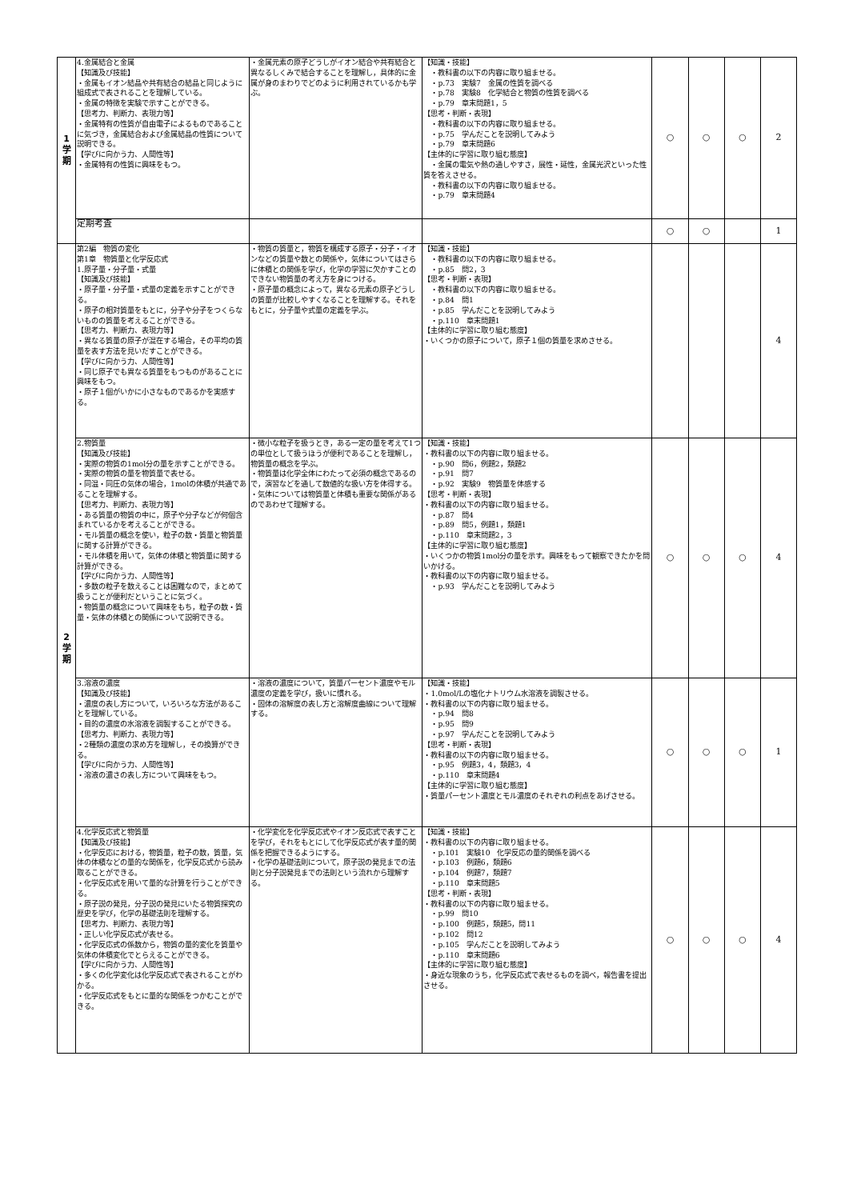| 1 学 期 | 4.金属結合と金属 【知識及び技能】 ・金属もイオン結晶や共有結合の結晶と同じように組成式で表されることを理解している。 ・金属の特徴を実験で示すことができる。 【思考力、判断力、表現力等】 ・金属特有の性質が自由電子によるものであることに気づき，金属結合および金属結晶の性質について説明できる。 【学びに向かう力、人間性等】 ・金属特有の性質に興味をもつ。 | ・金属元素の原子どうしがイオン結合や共有結合と異なるしくみで結合することを理解し，具体的に金属が身のまわりでどのように利用されているかも学ぶ。 | 【知識・技能】 ・教科書の以下の内容に取り組ませる。 ・p.73 実験7 金属の性質を調べる ・p.78 実験8 化学結合と物質の性質を調べる ・p.79 章末問題1，5 【思考・判断・表現】 ・教科書の以下の内容に取り組ませる。 ・p.75 学んだことを説明してみよう ・p.79 章末問題6 【主体的に学習に取り組む態度】 ・金属の電気や熱の通しやすさ，展性・延性，金属光沢といった性質を答えさせる。 ・教科書の以下の内容に取り組ませる。 ・p.79 章末問題4 | ○ | ○ | ○ | 2 |
| | 定期考査 | | | ○ | ○ | | 1 |
| 2 学 期 | 第2編 物質の変化 第1章 物質量と化学反応式 1.原子量・分子量・式量 【知識及び技能】 ・原子量・分子量・式量の定義を示すことができる。 ・原子の相対質量をもとに，分子や分子をつくらないものの質量を考えることができる。 【思考力、判断力、表現力等】 ・異なる質量の原子が混在する場合，その平均の質量を表す方法を見いだすことができる。 【学びに向かう力、人間性等】 ・同じ原子でも異なる質量をもつものがあることに興味をもつ。 ・原子１個がいかに小さなものであるかを実感する。 | ・物質の質量と，物質を構成する原子・分子・イオンなどの質量や数との関係や，気体についてはさらに体積との関係を学び，化学の学習に欠かすことのできない物質量の考え方を身につける。 ・原子量の概念によって，異なる元素の原子どうしの質量が比較しやすくなることを理解する。それをもとに，分子量や式量の定義を学ぶ。 | 【知識・技能】 ・教科書の以下の内容に取り組ませる。 ・p.85 問2，3 【思考・判断・表現】 ・教科書の以下の内容に取り組ませる。 ・p.84 問1 ・p.85 学んだことを説明してみよう ・p.110 章末問題1 【主体的に学習に取り組む態度】 ・いくつかの原子について，原子１個の質量を求めさせる。 | | | | 4 |
| | 2.物質量 【知識及び技能】 ・実際の物質の1mol分の量を示すことができる。 ・実際の物質の量を物質量で表せる。 ・同温・同圧の気体の場合，1molの体積が共通であることを理解する。 【思考力、判断力、表現力等】 ・ある質量の物質の中に，原子や分子などが何個含まれているかを考えることができる。 ・モル質量の概念を使い，粒子の数・質量と物質量に関する計算ができる。 ・モル体積を用いて，気体の体積と物質量に関する計算ができる。 【学びに向かう力、人間性等】 ・多数の粒子を数えることは困難なので，まとめて扱うことが便利だということに気づく。 ・物質量の概念について興味をもち，粒子の数・質量・気体の体積との関係について説明できる。 | ・微小な粒子を扱うとき，ある一定の量を考えて1つの単位として扱うほうが便利であることを理解し，物質量の概念を学ぶ。 ・物質量は化学全体にわたって必須の概念であるので，演習などを通して数値的な扱い方を体得する。 ・気体については物質量と体積も重要な関係があるのであわせて理解する。 | 【知識・技能】 ・教科書の以下の内容に取り組ませる。 ・p.90 問6，例題2，類題2 ・p.91 問7 ・p.92 実験9 物質量を体感する 【思考・判断・表現】 ・教科書の以下の内容に取り組ませる。 ・p.87 問4 ・p.89 問5，例題1，類題1 ・p.110 章末問題2，3 【主体的に学習に取り組む態度】 ・いくつかの物質1mol分の量を示す。興味をもって観察できたかを問いかける。 ・教科書の以下の内容に取り組ませる。 ・p.93 学んだことを説明してみよう | ○ | ○ | ○ | 4 |
| | 3.溶液の濃度 【知識及び技能】 ・濃度の表し方について，いろいろな方法があることを理解している。 ・目的の濃度の水溶液を調製することができる。 【思考力、判断力、表現力等】 ・2種類の濃度の求め方を理解し，その換算ができる。 【学びに向かう力、人間性等】 ・溶液の濃さの表し方について興味をもつ。 | ・溶液の濃度について，質量パーセント濃度やモル濃度の定義を学び，扱いに慣れる。 ・固体の溶解度の表し方と溶解度曲線について理解する。 | 【知識・技能】 ・1.0mol/Lの塩化ナトリウム水溶液を調製させる。 ・教科書の以下の内容に取り組ませる。 ・p.94 問8 ・p.95 問9 ・p.97 学んだことを説明してみよう 【思考・判断・表現】 ・教科書の以下の内容に取り組ませる。 ・p.95 例題3，4，類題3，4 ・p.110 章末問題4 【主体的に学習に取り組む態度】 ・質量パーセント濃度とモル濃度のそれぞれの利点をあげさせる。 | ○ | ○ | ○ | 1 |
| | 4.化学反応式と物質量 【知識及び技能】 ・化学反応における，物質量，粒子の数，質量，気体の体積などの量的な関係を，化学反応式から読み取ることができる。 ・化学反応式を用いて量的な計算を行うことができる。 ・原子説の発見，分子説の発見にいたる物質探究の歴史を学び，化学の基礎法則を理解する。 【思考力、判断力、表現力等】 ・正しい化学反応式が表せる。 ・化学反応式の係数から，物質の量的変化を質量や気体の体積変化でとらえることができる。 【学びに向かう力、人間性等】 ・多くの化学変化は化学反応式で表されることがわかる。 ・化学反応式をもとに量的な関係をつかむことができる。 | ・化学変化を化学反応式やイオン反応式で表すことを学び，それをもとにして化学反応式が表す量的関係を把握できるようにする。 ・化学の基礎法則について，原子説の発見までの法則と分子説発見までの法則という流れから理解する。 | 【知識・技能】 ・教科書の以下の内容に取り組ませる。 ・p.101 実験10 化学反応の量的関係を調べる ・p.103 例題6，類題6 ・p.104 例題7，類題7 ・p.110 章末問題5 【思考・判断・表現】 ・教科書の以下の内容に取り組ませる。 ・p.99 問10 ・p.100 例題5，類題5，問11 ・p.102 問12 ・p.105 学んだことを説明してみよう ・p.110 章末問題6 【主体的に学習に取り組む態度】 ・身近な現象のうち，化学反応式で表せるものを調べ，報告書を提出させる。 | ○ | ○ | ○ | 4 |